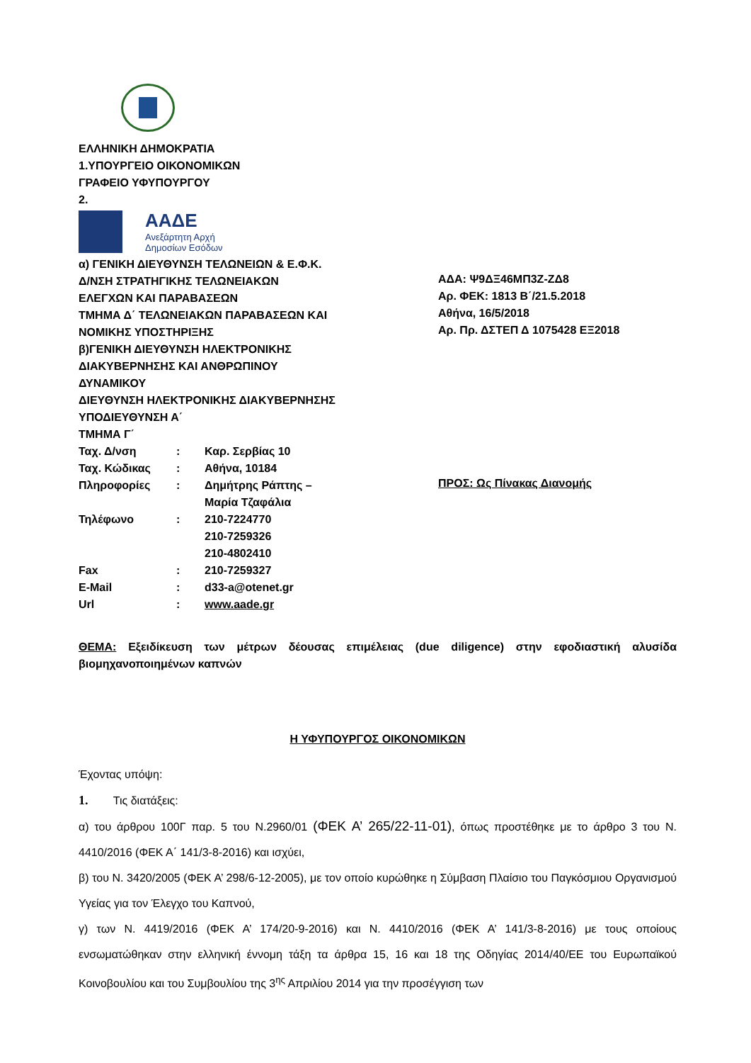ΕΛΛΗΝΙΚΗ ΔΗΜΟΚΡΑΤΙΑ
1.ΥΠΟΥΡΓΕΙΟ ΟΙΚΟΝΟΜΙΚΩΝ
ΓΡΑΦΕΙΟ ΥΦΥΠΟΥΡΓΟΥ
2.
ΑΑΔΕ
Ανεξάρτητη Αρχή
Δημοσίων Εσόδων
α) ΓΕΝΙΚΗ ΔΙΕΥΘΥΝΣΗ ΤΕΛΩΝΕΙΩΝ & Ε.Φ.Κ.
Δ/ΝΣΗ ΣΤΡΑΤΗΓΙΚΗΣ ΤΕΛΩΝΕΙΑΚΩΝ
ΕΛΕΓΧΩΝ ΚΑΙ ΠΑΡΑΒΑΣΕΩΝ
ΤΜΗΜΑ Δ΄ ΤΕΛΩΝΕΙΑΚΩΝ ΠΑΡΑΒΑΣΕΩΝ ΚΑΙ
ΝΟΜΙΚΗΣ ΥΠΟΣΤΗΡΙΞΗΣ
β)ΓΕΝΙΚΗ ΔΙΕΥΘΥΝΣΗ ΗΛΕΚΤΡΟΝΙΚΗΣ
ΔΙΑΚΥΒΕΡΝΗΣΗΣ ΚΑΙ ΑΝΘΡΩΠΙΝΟΥ
ΔΥΝΑΜΙΚΟΥ
ΔΙΕΥΘΥΝΣΗ ΗΛΕΚΤΡΟΝΙΚΗΣ ΔΙΑΚΥΒΕΡΝΗΣΗΣ
ΥΠΟΔΙΕΥΘΥΝΣΗ Α΄
ΤΜΗΜΑ Γ΄
| Ταχ. Δ/νση | : | Καρ. Σερβίας 10 |
| Ταχ. Κώδικας | : | Αθήνα, 10184 |
| Πληροφορίες | : | Δημήτρης Ράπτης – Μαρία Τζαφάλια |
| Τηλέφωνο | : | 210-7224770 210-7259326 210-4802410 |
| Fax | : | 210-7259327 |
| E-Mail | : | d33-a@otenet.gr |
| Url | : | www.aade.gr |
ΑΔΑ: Ψ9ΔΞ46ΜΠ3Ζ-ΖΔ8
Αρ. ΦΕΚ: 1813 Β΄/21.5.2018
Αθήνα, 16/5/2018
Αρ. Πρ. ΔΣΤΕΠ Δ 1075428 ΕΞ2018
ΠΡΟΣ: Ως Πίνακας Διανομής
ΘΕΜΑ: Εξειδίκευση των μέτρων δέουσας επιμέλειας (due diligence) στην εφοδιαστική αλυσίδα βιομηχανοποιημένων καπνών
Η ΥΦΥΠΟΥΡΓΟΣ ΟΙΚΟΝΟΜΙΚΩΝ
Έχοντας υπόψη:
1. Τις διατάξεις:
α) του άρθρου 100Γ παρ. 5 του Ν.2960/01 (ΦΕΚ Α’ 265/22-11-01), όπως προστέθηκε με το άρθρο 3 του Ν. 4410/2016 (ΦΕΚ Α΄ 141/3-8-2016) και ισχύει,
β) του Ν. 3420/2005 (ΦΕΚ Α’ 298/6-12-2005), με τον οποίο κυρώθηκε η Σύμβαση Πλαίσιο του Παγκόσμιου Οργανισμού Υγείας για τον Έλεγχο του Καπνού,
γ) των Ν. 4419/2016 (ΦΕΚ Α’ 174/20-9-2016) και Ν. 4410/2016 (ΦΕΚ Α’ 141/3-8-2016) με τους οποίους ενσωματώθηκαν στην ελληνική έννομη τάξη τα άρθρα 15, 16 και 18 της Οδηγίας 2014/40/ΕΕ του Ευρωπαϊκού Κοινοβουλίου και του Συμβουλίου της 3<sup>ης</sup> Απριλίου 2014 για την προσέγγιση των